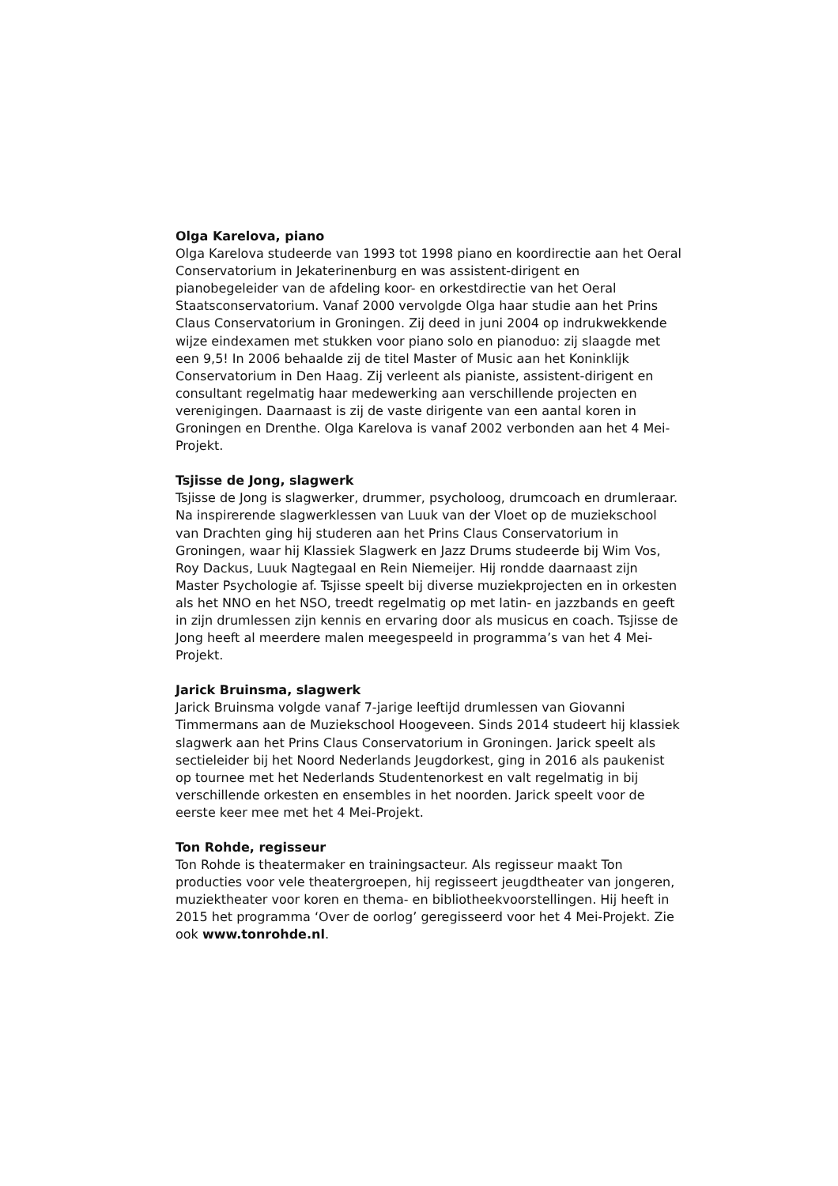Olga Karelova, piano
Olga Karelova studeerde van 1993 tot 1998 piano en koordirectie aan het Oeral Conservatorium in Jekaterinenburg en was assistent-dirigent en pianobegeleider van de afdeling koor- en orkestdirectie van het Oeral Staatsconservatorium. Vanaf 2000 vervolgde Olga haar studie aan het Prins Claus Conservatorium in Groningen. Zij deed in juni 2004 op indrukwekkende wijze eindexamen met stukken voor piano solo en pianoduo: zij slaagde met een 9,5! In 2006 behaalde zij de titel Master of Music aan het Koninklijk Conservatorium in Den Haag. Zij verleent als pianiste, assistent-dirigent en consultant regelmatig haar medewerking aan verschillende projecten en verenigingen. Daarnaast is zij de vaste dirigente van een aantal koren in Groningen en Drenthe. Olga Karelova is vanaf 2002 verbonden aan het 4 Mei-Projekt.
Tsjisse de Jong, slagwerk
Tsjisse de Jong is slagwerker, drummer, psycholoog, drumcoach en drumleraar. Na inspirerende slagwerklessen van Luuk van der Vloet op de muziekschool van Drachten ging hij studeren aan het Prins Claus Conservatorium in Groningen, waar hij Klassiek Slagwerk en Jazz Drums studeerde bij Wim Vos, Roy Dackus, Luuk Nagtegaal en Rein Niemeijer. Hij rondde daarnaast zijn Master Psychologie af. Tsjisse speelt bij diverse muziekprojecten en in orkesten als het NNO en het NSO, treedt regelmatig op met latin- en jazzbands en geeft in zijn drumlessen zijn kennis en ervaring door als musicus en coach. Tsjisse de Jong heeft al meerdere malen meegespeeld in programma’s van het 4 Mei-Projekt.
Jarick Bruinsma, slagwerk
Jarick Bruinsma volgde vanaf 7-jarige leeftijd drumlessen van Giovanni Timmermans aan de Muziekschool Hoogeveen. Sinds 2014 studeert hij klassiek slagwerk aan het Prins Claus Conservatorium in Groningen. Jarick speelt als sectieleider bij het Noord Nederlands Jeugdorkest, ging in 2016 als paukenist op tournee met het Nederlands Studentenorkest en valt regelmatig in bij verschillende orkesten en ensembles in het noorden. Jarick speelt voor de eerste keer mee met het 4 Mei-Projekt.
Ton Rohde, regisseur
Ton Rohde is theatermaker en trainingsacteur. Als regisseur maakt Ton producties voor vele theatergroepen, hij regisseert jeugdtheater van jongeren, muziektheater voor koren en thema- en bibliotheekvoorstellingen. Hij heeft in 2015 het programma ‘Over de oorlog’ geregisseerd voor het 4 Mei-Projekt. Zie ook www.tonrohde.nl.